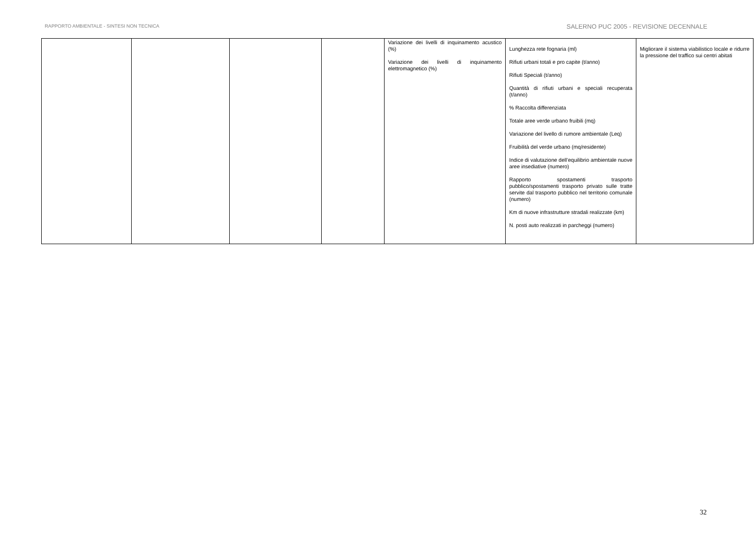RAPPORTO AMBIENTALE - SINTESI NON TECNICA SALERNO PUC 2005 - REVISIONE DECENNALE
| | | | | Variazione dei livelli di inquinamento acustico (%) Variazione dei livelli di inquinamento elettromagnetico (%) | Lunghezza rete fognaria (ml) Rifiuti urbani totali e pro capite (t/anno) Rifiuti Speciali (t/anno) Quantità di rifiuti urbani e speciali recuperata (t/anno) % Raccolta differenziata Totale aree verde urbano fruibili (mq) Variazione del livello di rumore ambientale (Leq) Fruibilità del verde urbano (mq/residente) Indice di valutazione dell’equilibrio ambientale nuove aree insediative (numero) Rapporto spostamenti trasporto pubblico/spostamenti trasporto privato sulle tratte servite dal trasporto pubblico nel territorio comunale (numero) Km di nuove infrastrutture stradali realizzate (km) N. posti auto realizzati in parcheggi (numero) | Migliorare il sistema viabilistico locale e ridurre la pressione del traffico sui centri abitati |
32